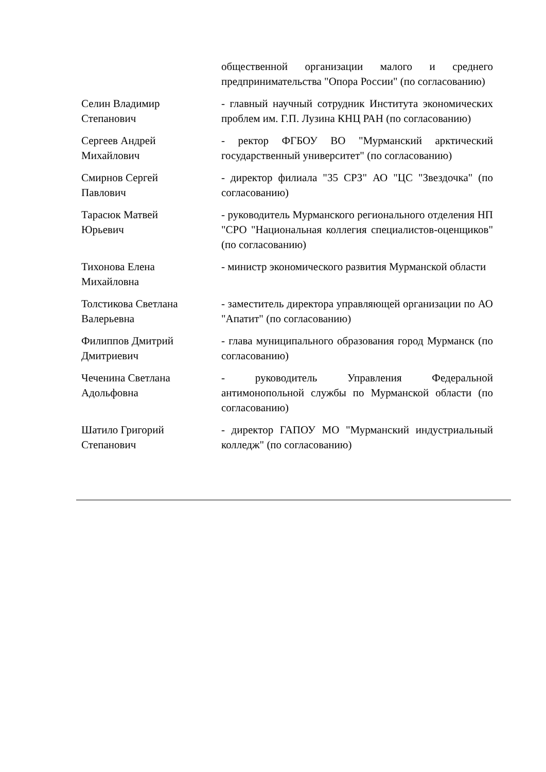| | общественной организации малого и среднего предпринимательства "Опора России" (по согласованию) |
| Селин Владимир Степанович | - главный научный сотрудник Института экономических проблем им. Г.П. Лузина КНЦ РАН (по согласованию) |
| Сергеев Андрей Михайлович | - ректор ФГБОУ ВО "Мурманский арктический государственный университет" (по согласованию) |
| Смирнов Сергей Павлович | - директор филиала "35 СРЗ" АО "ЦС "Звездочка" (по согласованию) |
| Тарасюк Матвей Юрьевич | - руководитель Мурманского регионального отделения НП "СРО "Национальная коллегия специалистов-оценщиков" (по согласованию) |
| Тихонова Елена Михайловна | - министр экономического развития Мурманской области |
| Толстикова Светлана Валерьевна | - заместитель директора управляющей организации по АО "Апатит" (по согласованию) |
| Филиппов Дмитрий Дмитриевич | - глава муниципального образования город Мурманск (по согласованию) |
| Чеченина Светлана Адольфовна | - руководитель Управления Федеральной антимонопольной службы по Мурманской области (по согласованию) |
| Шатило Григорий Степанович | - директор ГАПОУ МО "Мурманский индустриальный колледж" (по согласованию) |